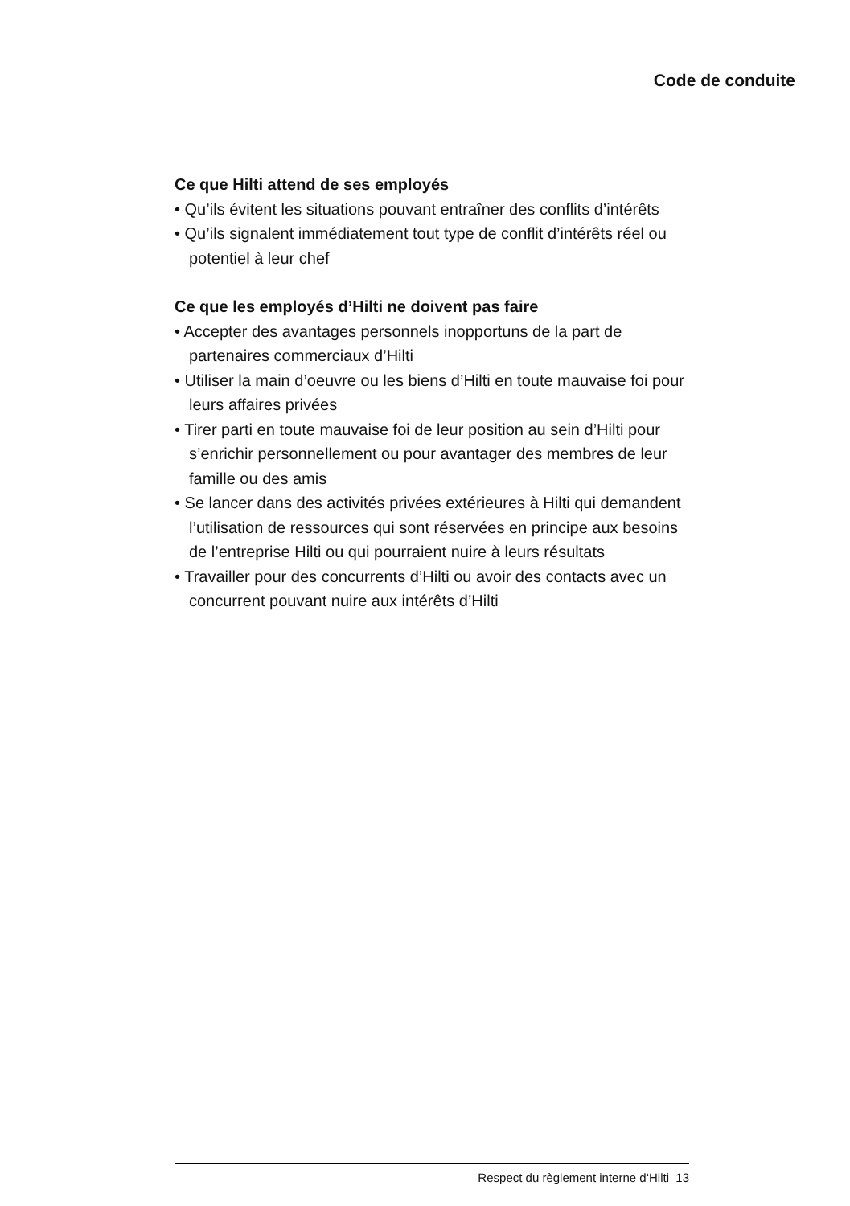Code de conduite
Ce que Hilti attend de ses employés
• Qu’ils évitent les situations pouvant entraîner des conflits d’intérêts
• Qu’ils signalent immédiatement tout type de conflit d’inté­rêts réel ou potentiel à leur chef
Ce que les employés d’Hilti ne doivent pas faire
• Accepter des avantages personnels inopportuns de la part de partenaires commerciaux d’Hilti
• Utiliser la main d’oeuvre ou les biens d’Hilti en toute mauvaise foi pour leurs affaires privées
• Tirer parti en toute mauvaise foi de leur position au sein d’Hilti pour s’enrichir personnellement ou pour avantager des membres de leur famille ou des amis
• Se lancer dans des activités privées extérieures à Hilti qui demandent l’utilisation de ressources qui sont réservées en principe aux besoins de l’entreprise Hilti ou qui pourraient nuire à leurs résultats
• Travailler pour des concurrents d’Hilti ou avoir des contacts avec un concurrent pouvant nuire aux intérêts d’Hilti
Respect du règlement interne d‘Hilti 13